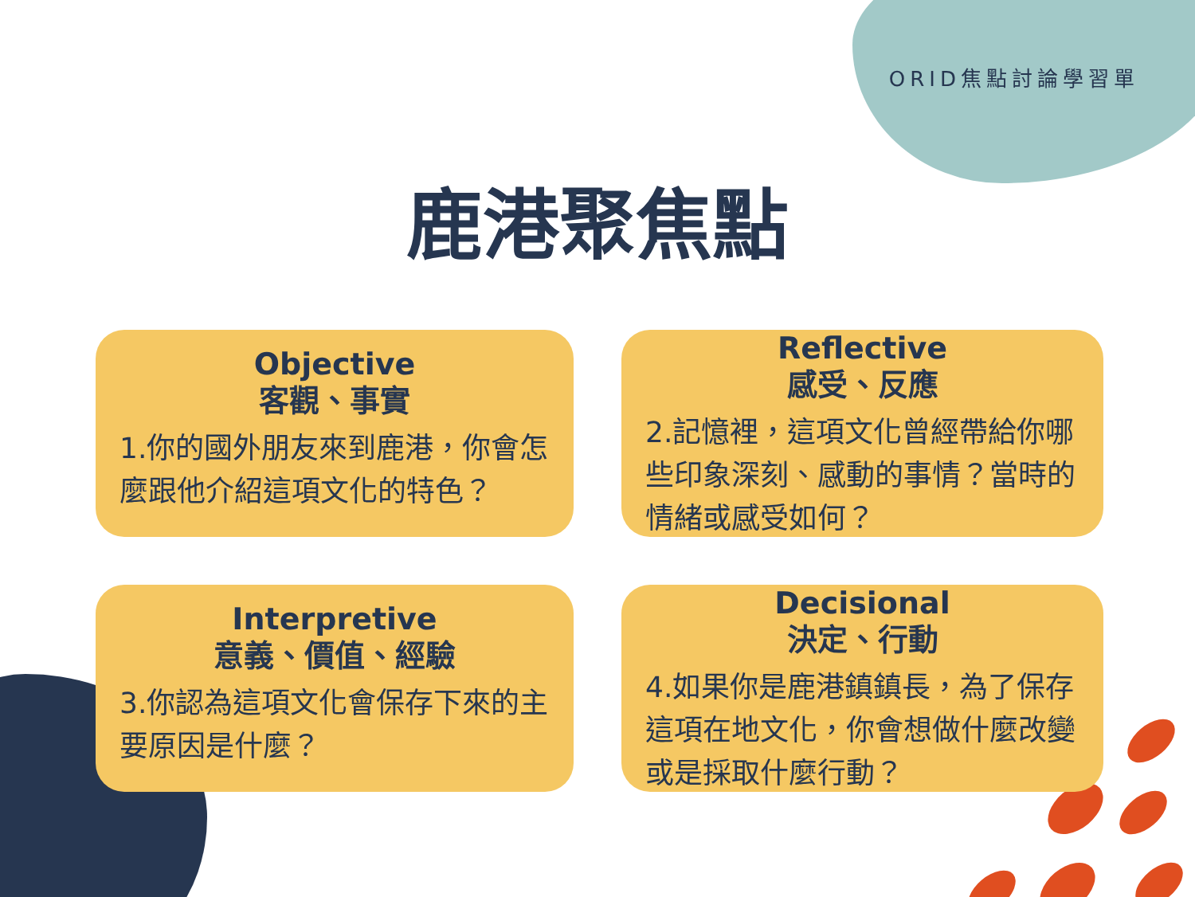ORID焦點討論學習單
鹿港聚焦點
Objective
客觀、事實
1.你的國外朋友來到鹿港，你會怎麼跟他介紹這項文化的特色？
Reflective
感受、反應
2.記憶裡，這項文化曾經帶給你哪些印象深刻、感動的事情？當時的情緒或感受如何？
Interpretive
意義、價值、經驗
3.你認為這項文化會保存下來的主要原因是什麼？
Decisional
決定、行動
4.如果你是鹿港鎮鎮長，為了保存這項在地文化，你會想做什麼改變或是採取什麼行動？